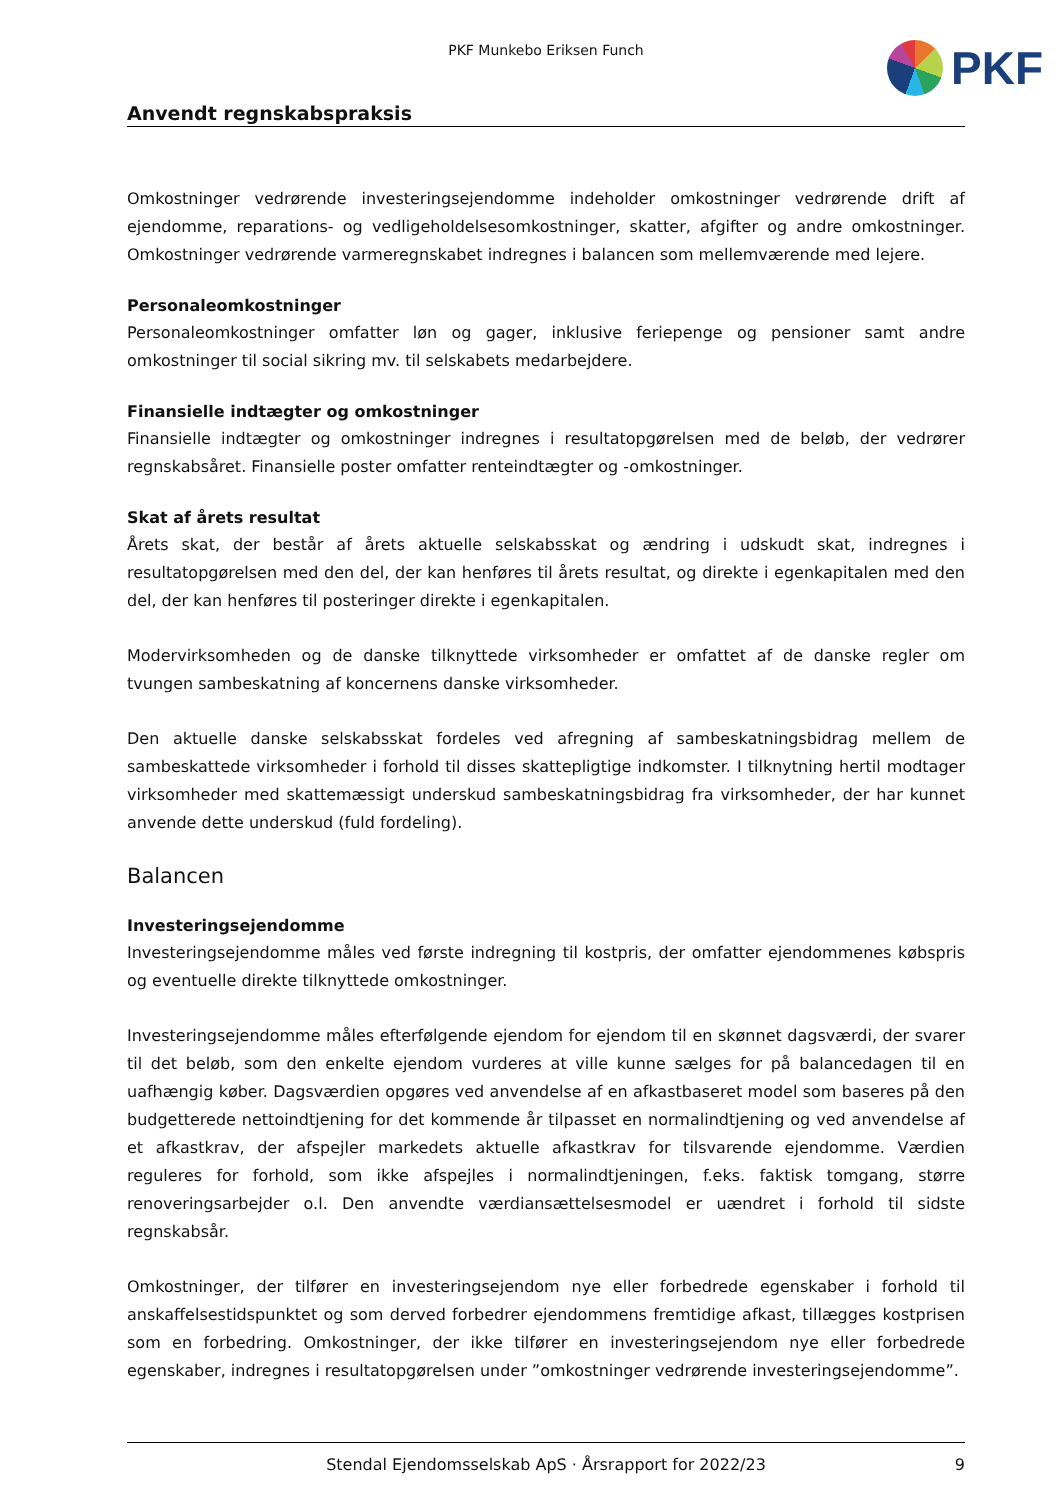PKF Munkebo Eriksen Funch
PKF
Anvendt regnskabspraksis
Omkostninger vedrørende investeringsejendomme indeholder omkostninger vedrørende drift af ejendomme, reparations- og vedligeholdelsesomkostninger, skatter, afgifter og andre omkostninger. Omkostninger vedrørende varmeregnskabet indregnes i balancen som mellemværende med lejere.
Personaleomkostninger
Personaleomkostninger omfatter løn og gager, inklusive feriepenge og pensioner samt andre omkostninger til social sikring mv. til selskabets medarbejdere.
Finansielle indtægter og omkostninger
Finansielle indtægter og omkostninger indregnes i resultatopgørelsen med de beløb, der vedrører regnskabsåret. Finansielle poster omfatter renteindtægter og -omkostninger.
Skat af årets resultat
Årets skat, der består af årets aktuelle selskabsskat og ændring i udskudt skat, indregnes i resultatopgørelsen med den del, der kan henføres til årets resultat, og direkte i egenkapitalen med den del, der kan henføres til posteringer direkte i egenkapitalen.
Modervirksomheden og de danske tilknyttede virksomheder er omfattet af de danske regler om tvungen sambeskatning af koncernens danske virksomheder.
Den aktuelle danske selskabsskat fordeles ved afregning af sambeskatningsbidrag mellem de sambeskattede virksomheder i forhold til disses skattepligtige indkomster. I tilknytning hertil modtager virksomheder med skattemæssigt underskud sambeskatningsbidrag fra virksomheder, der har kunnet anvende dette underskud (fuld fordeling).
Balancen
Investeringsejendomme
Investeringsejendomme måles ved første indregning til kostpris, der omfatter ejendommenes købspris og eventuelle direkte tilknyttede omkostninger.
Investeringsejendomme måles efterfølgende ejendom for ejendom til en skønnet dagsværdi, der svarer til det beløb, som den enkelte ejendom vurderes at ville kunne sælges for på balancedagen til en uafhængig køber. Dagsværdien opgøres ved anvendelse af en afkastbaseret model som baseres på den budgetterede nettoindtjening for det kommende år tilpasset en normalindtjening og ved anvendelse af et afkastkrav, der afspejler markedets aktuelle afkastkrav for tilsvarende ejendomme. Værdien reguleres for forhold, som ikke afspejles i normalindtjeningen, f.eks. faktisk tomgang, større renoveringsarbejder o.l. Den anvendte værdiansættelsesmodel er uændret i forhold til sidste regnskabsår.
Omkostninger, der tilfører en investeringsejendom nye eller forbedrede egenskaber i forhold til anskaffelsestidspunktet og som derved forbedrer ejendommens fremtidige afkast, tillægges kostprisen som en forbedring. Omkostninger, der ikke tilfører en investeringsejendom nye eller forbedrede egenskaber, indregnes i resultatopgørelsen under ”omkostninger vedrørende investeringsejendomme”.
Stendal Ejendomsselskab ApS · Årsrapport for 2022/23 9